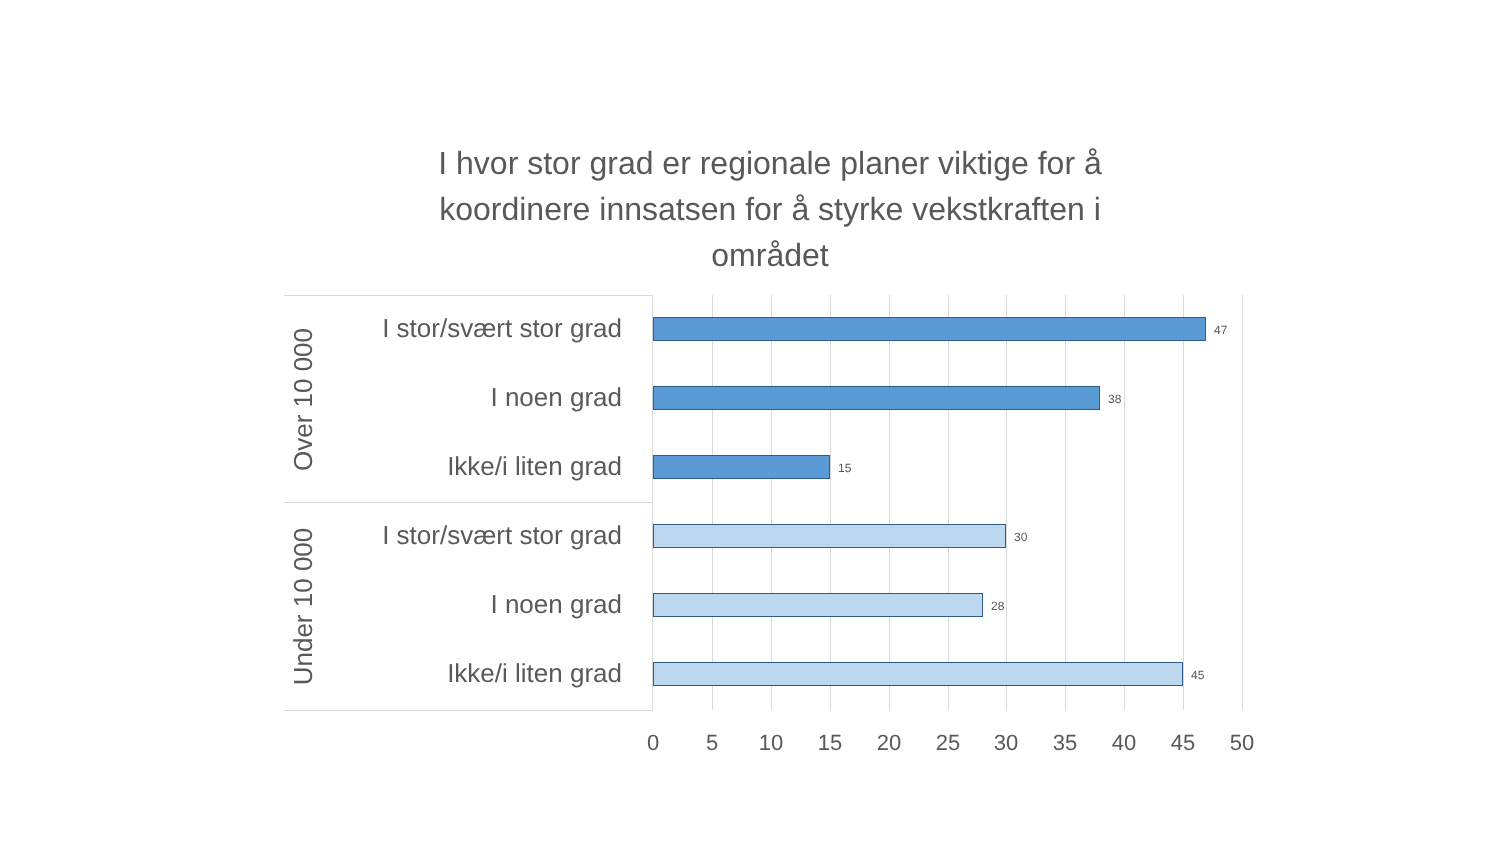I hvor stor grad er regionale planer viktige for å koordinere innsatsen for å styrke vekstkraften i området
Over 10 000
I stor/svært stor grad
I noen grad
Ikke/i liten grad
Under 10 000
I stor/svært stor grad
I noen grad
Ikke/i liten grad
47
38
15
30
28
45
0 5 10 15 20 25 30 35 40 45 50